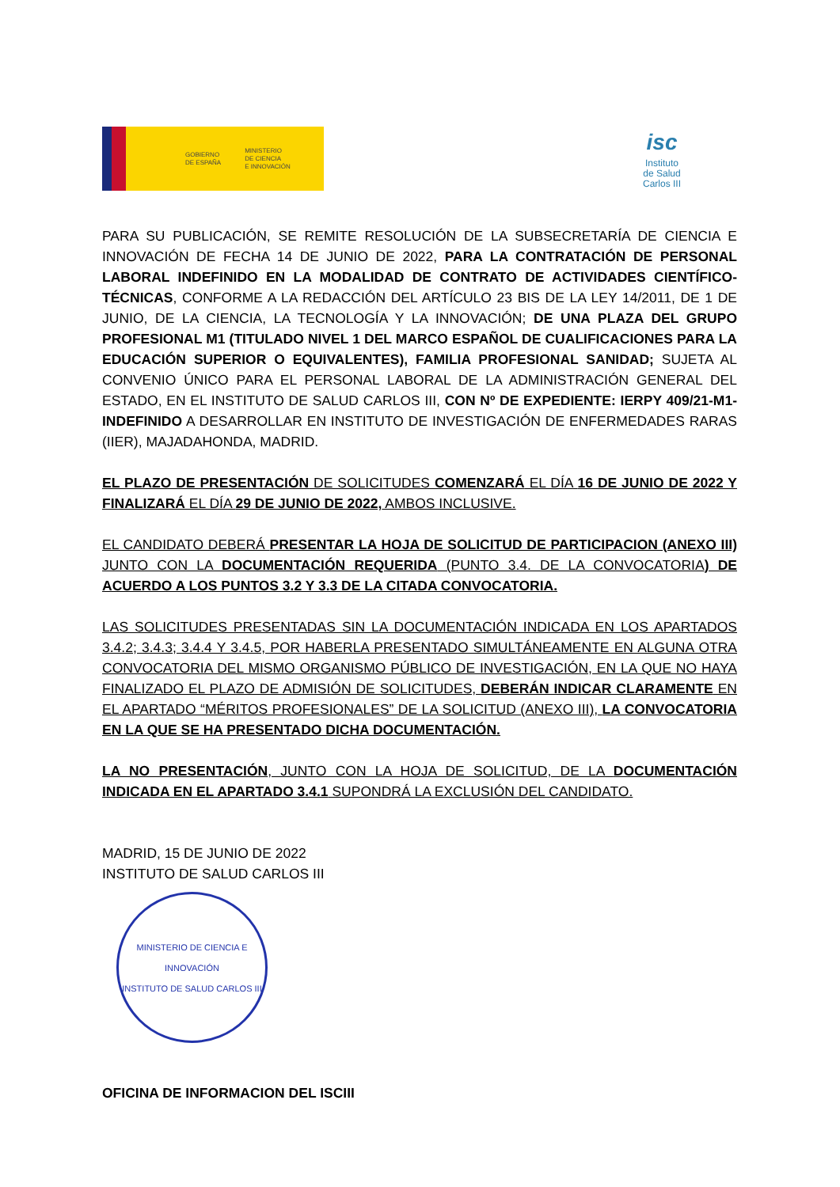GOBIERNO
DE ESPAÑA
MINISTERIO
DE CIENCIA
E INNOVACIÓN
isc
Instituto
de Salud
Carlos III
PARA SU PUBLICACIÓN, SE REMITE RESOLUCIÓN DE LA SUBSECRETARÍA DE CIENCIA E INNOVACIÓN DE FECHA 14 DE JUNIO DE 2022, PARA LA CONTRATACIÓN DE PERSONAL LABORAL INDEFINIDO EN LA MODALIDAD DE CONTRATO DE ACTIVIDADES CIENTÍFICO-TÉCNICAS, CONFORME A LA REDACCIÓN DEL ARTÍCULO 23 BIS DE LA LEY 14/2011, DE 1 DE JUNIO, DE LA CIENCIA, LA TECNOLOGÍA Y LA INNOVACIÓN; DE UNA PLAZA DEL GRUPO PROFESIONAL M1 (TITULADO NIVEL 1 DEL MARCO ESPAÑOL DE CUALIFICACIONES PARA LA EDUCACIÓN SUPERIOR O EQUIVALENTES), FAMILIA PROFESIONAL SANIDAD; SUJETA AL CONVENIO ÚNICO PARA EL PERSONAL LABORAL DE LA ADMINISTRACIÓN GENERAL DEL ESTADO, EN EL INSTITUTO DE SALUD CARLOS III, CON Nº DE EXPEDIENTE: IERPY 409/21-M1-INDEFINIDO A DESARROLLAR EN INSTITUTO DE INVESTIGACIÓN DE ENFERMEDADES RARAS (IIER), MAJADAHONDA, MADRID.
EL PLAZO DE PRESENTACIÓN DE SOLICITUDES COMENZARÁ EL DÍA 16 DE JUNIO DE 2022 Y FINALIZARÁ EL DÍA 29 DE JUNIO DE 2022, AMBOS INCLUSIVE.
EL CANDIDATO DEBERÁ PRESENTAR LA HOJA DE SOLICITUD DE PARTICIPACION (ANEXO III) JUNTO CON LA DOCUMENTACIÓN REQUERIDA (PUNTO 3.4. DE LA CONVOCATORIA) DE ACUERDO A LOS PUNTOS 3.2 Y 3.3 DE LA CITADA CONVOCATORIA.
LAS SOLICITUDES PRESENTADAS SIN LA DOCUMENTACIÓN INDICADA EN LOS APARTADOS 3.4.2; 3.4.3; 3.4.4 Y 3.4.5, POR HABERLA PRESENTADO SIMULTÁNEAMENTE EN ALGUNA OTRA CONVOCATORIA DEL MISMO ORGANISMO PÚBLICO DE INVESTIGACIÓN, EN LA QUE NO HAYA FINALIZADO EL PLAZO DE ADMISIÓN DE SOLICITUDES, DEBERÁN INDICAR CLARAMENTE EN EL APARTADO “MÉRITOS PROFESIONALES” DE LA SOLICITUD (ANEXO III), LA CONVOCATORIA EN LA QUE SE HA PRESENTADO DICHA DOCUMENTACIÓN.
LA NO PRESENTACIÓN, JUNTO CON LA HOJA DE SOLICITUD, DE LA DOCUMENTACIÓN INDICADA EN EL APARTADO 3.4.1 SUPONDRÁ LA EXCLUSIÓN DEL CANDIDATO.
MADRID, 15 DE JUNIO DE 2022
INSTITUTO DE SALUD CARLOS III
MINISTERIO DE CIENCIA E INNOVACIÓN
INSTITUTO DE SALUD CARLOS III
OFICINA DE INFORMACION DEL ISCIII